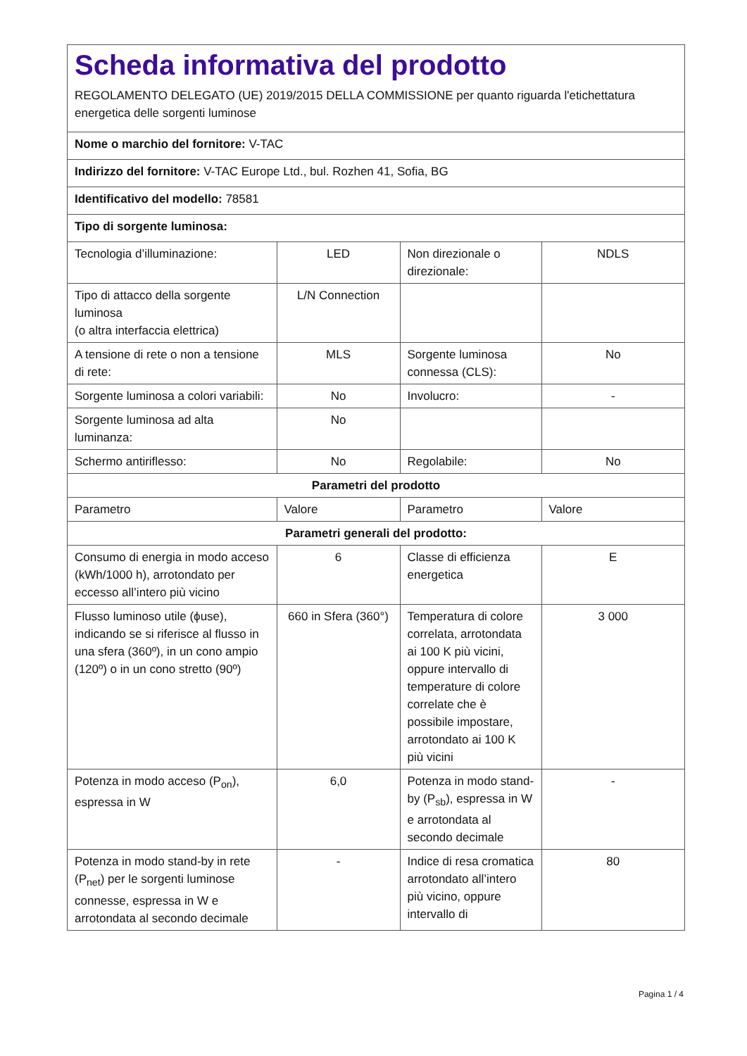Scheda informativa del prodotto
REGOLAMENTO DELEGATO (UE) 2019/2015 DELLA COMMISSIONE per quanto riguarda l'etichettatura energetica delle sorgenti luminose
| Nome o marchio del fornitore: V-TAC | | | |
| Indirizzo del fornitore: V-TAC Europe Ltd., bul. Rozhen 41, Sofia, BG | | | |
| Identificativo del modello: 78581 | | | |
| Tipo di sorgente luminosa: | | | |
| Tecnologia d’illuminazione: | LED | Non direzionale o direzionale: | NDLS |
| Tipo di attacco della sorgente luminosa (o altra interfaccia elettrica) | L/N Connection | | |
| A tensione di rete o non a tensione di rete: | MLS | Sorgente luminosa connessa (CLS): | No |
| Sorgente luminosa a colori variabili: | No | Involucro: | - |
| Sorgente luminosa ad alta luminanza: | No | | |
| Schermo antiriflesso: | No | Regolabile: | No |
| Parametri del prodotto | | | |
| Parametro | Valore | Parametro | Valore |
| Parametri generali del prodotto: | | | |
| Consumo di energia in modo acceso (kWh/1000 h), arrotondato per eccesso all’intero più vicino | 6 | Classe di efficienza energetica | E |
| Flusso luminoso utile (ϕuse), indicando se si riferisce al flusso in una sfera (360º), in un cono ampio (120º) o in un cono stretto (90º) | 660 in Sfera (360°) | Temperatura di colore correlata, arrotondata ai 100 K più vicini, oppure intervallo di temperature di colore correlate che è possibile impostare, arrotondato ai 100 K più vicini | 3 000 |
| Potenza in modo acceso (P<sub>on</sub>), espressa in W | 6,0 | Potenza in modo stand-by (P<sub>sb</sub>), espressa in W e arrotondata al secondo decimale | - |
| Potenza in modo stand-by in rete (P<sub>net</sub>) per le sorgenti luminose connesse, espressa in W e arrotondata al secondo decimale | - | Indice di resa cromatica arrotondato all’intero più vicino, oppure intervallo di | 80 |
Pagina 1 / 4